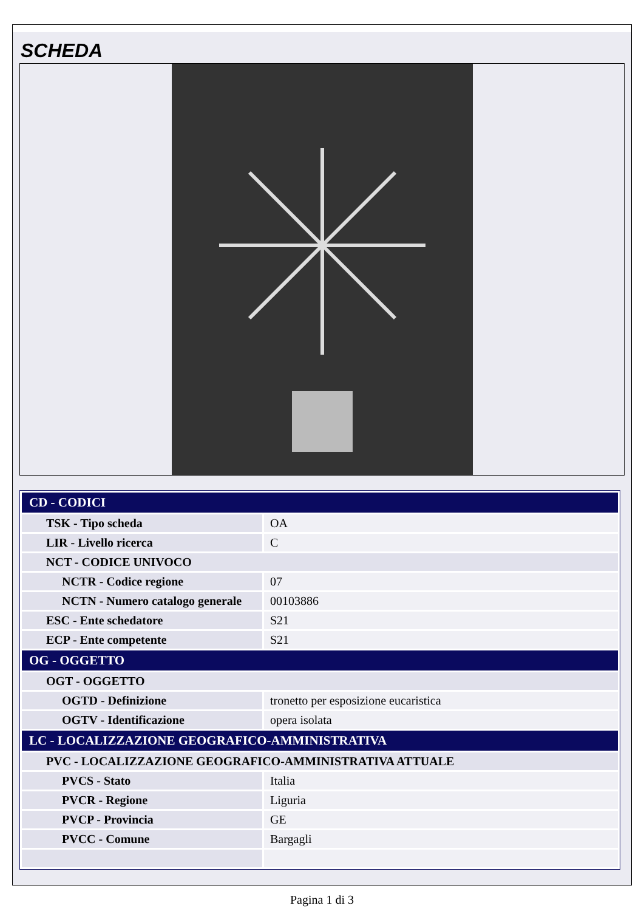SCHEDA
| CD - CODICI | |
| TSK - Tipo scheda | OA |
| LIR - Livello ricerca | C |
| NCT - CODICE UNIVOCO | |
| NCTR - Codice regione | 07 |
| NCTN - Numero catalogo generale | 00103886 |
| ESC - Ente schedatore | S21 |
| ECP - Ente competente | S21 |
| OG - OGGETTO | |
| OGT - OGGETTO | |
| OGTD - Definizione | tronetto per esposizione eucaristica |
| OGTV - Identificazione | opera isolata |
| LC - LOCALIZZAZIONE GEOGRAFICO-AMMINISTRATIVA | |
| PVC - LOCALIZZAZIONE GEOGRAFICO-AMMINISTRATIVA ATTUALE | |
| PVCS - Stato | Italia |
| PVCR - Regione | Liguria |
| PVCP - Provincia | GE |
| PVCC - Comune | Bargagli |
Pagina 1 di 3